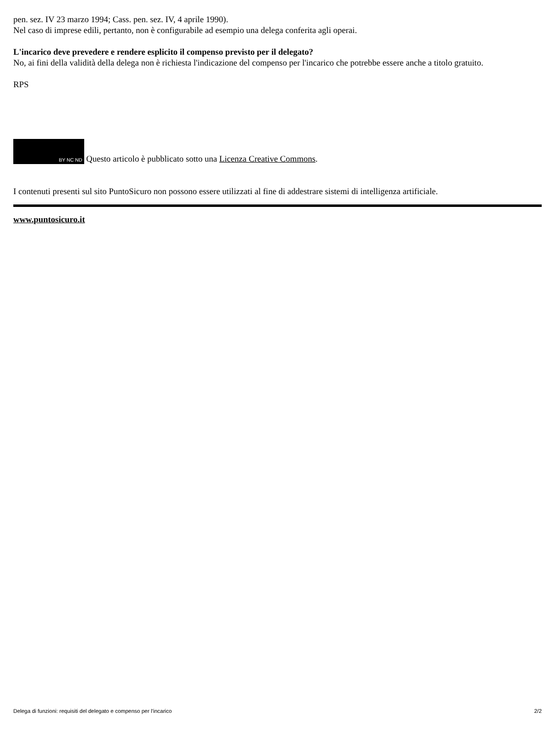pen. sez. IV 23 marzo 1994; Cass. pen. sez. IV, 4 aprile 1990).
Nel caso di imprese edili, pertanto, non è configurabile ad esempio una delega conferita agli operai.
L'incarico deve prevedere e rendere esplicito il compenso previsto per il delegato?
No, ai fini della validità della delega non è richiesta l'indicazione del compenso per l'incarico che potrebbe essere anche a titolo gratuito.
RPS
BY NC ND Questo articolo è pubblicato sotto una Licenza Creative Commons.
I contenuti presenti sul sito PuntoSicuro non possono essere utilizzati al fine di addestrare sistemi di intelligenza artificiale.
www.puntosicuro.it
Delega di funzioni: requisiti del delegato e compenso per l'incarico 2/2